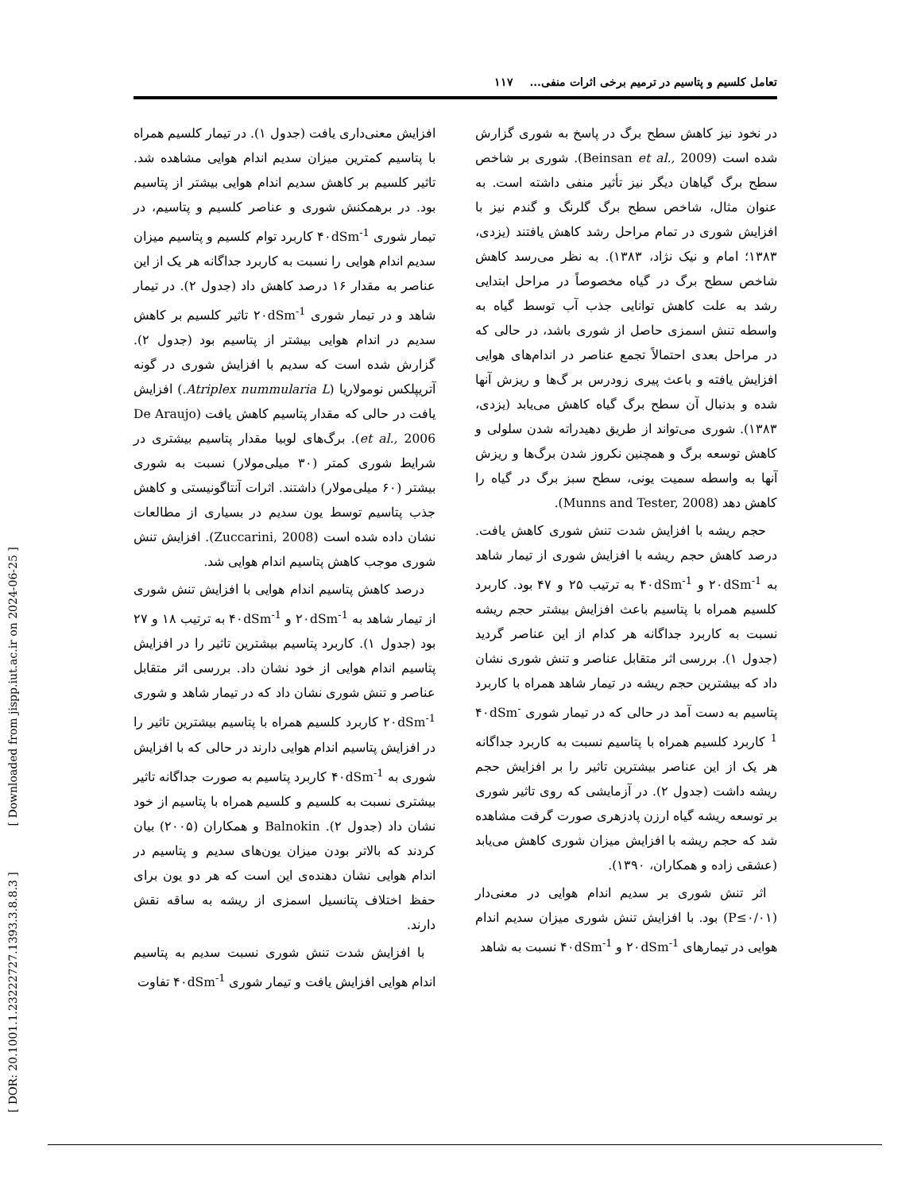[ DOR: 20.1001.1.23222727.1393.3.8.8.3 ] [ Downloaded from jispp.iut.ac.ir on 2024-06-25 ]
تعامل کلسیم و پتاسیم در ترمیم برخی اثرات منفی... ۱۱۷
در نخود نیز کاهش سطح برگ در پاسخ به شوری گزارش شده است (Beinsan et al., 2009). شوری بر شاخص سطح برگ گیاهان دیگر نیز تأثیر منفی داشته است. به عنوان مثال، شاخص سطح برگ گلرنگ و گندم نیز با افزایش شوری در تمام مراحل رشد کاهش یافتند (یزدی، ۱۳۸۳؛ امام و نیک نژاد، ۱۳۸۳). به نظر می‌رسد کاهش شاخص سطح برگ در گیاه مخصوصاً در مراحل ابتدایی رشد به علت کاهش توانایی جذب آب توسط گیاه به واسطه تنش اسمزی حاصل از شوری باشد، در حالی که در مراحل بعدی احتمالاً تجمع عناصر در اندام‌های هوایی افزایش یافته و باعث پیری زودرس بر گ‌ها و ریزش آنها شده و بدنبال آن سطح برگ گیاه کاهش می‌یابد (یزدی، ۱۳۸۳). شوری می‌تواند از طریق دهیدراته شدن سلولی و کاهش توسعه برگ و همچنین نکروز شدن برگ‌ها و ریزش آنها به واسطه سمیت یونی، سطح سبز برگ در گیاه را کاهش دهد (Munns and Tester, 2008).
حجم ریشه با افزایش شدت تنش شوری کاهش یافت. درصد کاهش حجم ریشه با افزایش شوری از تیمار شاهد به ۲۰dSm<sup>-1</sup> و ۴۰dSm<sup>-1</sup> به ترتیب ۲۵ و ۴۷ بود. کاربرد کلسیم همراه با پتاسیم باعث افزایش بیشتر حجم ریشه نسبت به کاربرد جداگانه هر کدام از این عناصر گردید (جدول ۱). بررسی اثر متقابل عناصر و تنش شوری نشان داد که بیشترین حجم ریشه در تیمار شاهد همراه با کاربرد پتاسیم به دست آمد در حالی که در تیمار شوری ۴۰dSm<sup>-1</sup> کاربرد کلسیم همراه با پتاسیم نسبت به کاربرد جداگانه هر یک از این عناصر بیشترین تاثیر را بر افزایش حجم ریشه داشت (جدول ۲). در آزمایشی که روی تاثیر شوری بر توسعه ریشه گیاه ارزن پادزهری صورت گرفت مشاهده شد که حجم ریشه با افزایش میزان شوری کاهش می‌یابد (عشقی زاده و همکاران، ۱۳۹۰).
اثر تنش شوری بر سدیم اندام هوایی در معنی‌دار (P≤۰/۰۱) بود. با افزایش تنش شوری میزان سدیم اندام هوایی در تیمارهای ۲۰dSm<sup>-1</sup> و ۴۰dSm<sup>-1</sup> نسبت به شاهد
افزایش معنی‌داری یافت (جدول ۱). در تیمار کلسیم همراه با پتاسیم کمترین میزان سدیم اندام هوایی مشاهده شد. تاثیر کلسیم بر کاهش سدیم اندام هوایی بیشتر از پتاسیم بود. در برهمکنش شوری و عناصر کلسیم و پتاسیم، در تیمار شوری ۴۰dSm<sup>-1</sup> کاربرد توام کلسیم و پتاسیم میزان سدیم اندام هوایی را نسبت به کاربرد جداگانه هر یک از این عناصر به مقدار ۱۶ درصد کاهش داد (جدول ۲). در تیمار شاهد و در تیمار شوری ۲۰dSm<sup>-1</sup> تاثیر کلسیم بر کاهش سدیم در اندام هوایی بیشتر از پتاسیم بود (جدول ۲). گزارش شده است که سدیم با افزایش شوری در گونه آتریپلکس نومولاریا (Atriplex nummularia L.) افزایش یافت در حالی که مقدار پتاسیم کاهش یافت (De Araujo et al., 2006). برگ‌های لوبیا مقدار پتاسیم بیشتری در شرایط شوری کمتر (۳۰ میلی‌مولار) نسبت به شوری بیشتر (۶۰ میلی‌مولار) داشتند. اثرات آنتاگونیستی و کاهش جذب پتاسیم توسط یون سدیم در بسیاری از مطالعات نشان داده شده است (Zuccarini, 2008). افزایش تنش شوری موجب کاهش پتاسیم اندام هوایی شد.
درصد کاهش پتاسیم اندام هوایی با افزایش تنش شوری از تیمار شاهد به ۲۰dSm<sup>-1</sup> و ۴۰dSm<sup>-1</sup> به ترتیب ۱۸ و ۲۷ بود (جدول ۱). کاربرد پتاسیم بیشترین تاثیر را در افزایش پتاسیم اندام هوایی از خود نشان داد. بررسی اثر متقابل عناصر و تنش شوری نشان داد که در تیمار شاهد و شوری ۲۰dSm<sup>-1</sup> کاربرد کلسیم همراه با پتاسیم بیشترین تاثیر را در افزایش پتاسیم اندام هوایی دارند در حالی که با افزایش شوری به ۴۰dSm<sup>-1</sup> کاربرد پتاسیم به صورت جداگانه تاثیر بیشتری نسبت به کلسیم و کلسیم همراه با پتاسیم از خود نشان داد (جدول ۲). Balnokin و همکاران (۲۰۰۵) بیان کردند که بالاتر بودن میزان یون‌های سدیم و پتاسیم در اندام هوایی نشان دهنده‌ی این است که هر دو یون برای حفظ اختلاف پتانسیل اسمزی از ریشه به ساقه نقش دارند.
با افزایش شدت تنش شوری نسبت سدیم به پتاسیم اندام هوایی افزایش یافت و تیمار شوری ۴۰dSm<sup>-1</sup> تفاوت